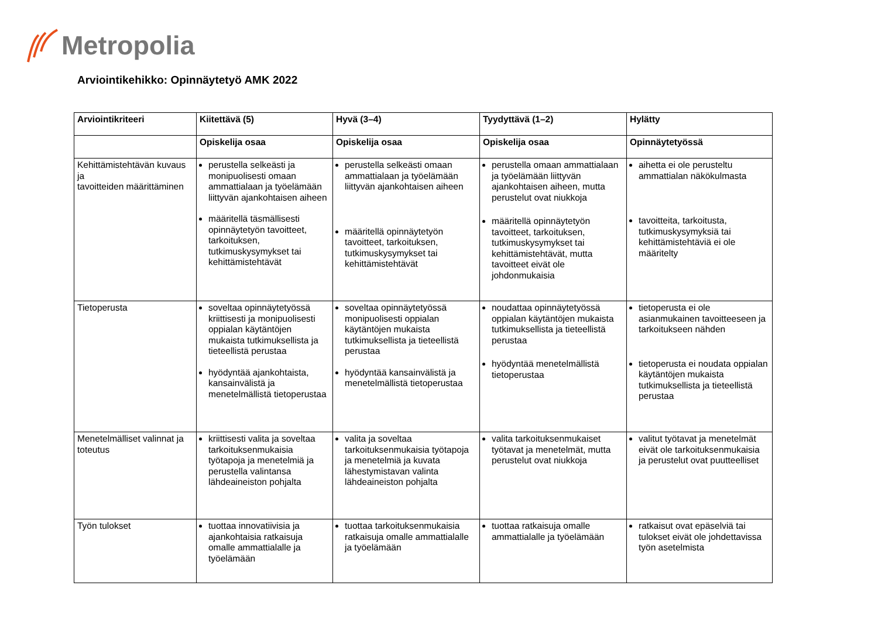Metropolia
Arviointikehikko: Opinnäytetyö AMK 2022
| Arviointikriteeri | Kiitettävä (5) | Hyvä (3–4) | Tyydyttävä (1–2) | Hylätty |
| --- | --- | --- | --- | --- |
| | Opiskelija osaa | Opiskelija osaa | Opiskelija osaa | Opinnäytetyössä |
| Kehittämistehtävän kuvaus ja tavoitteiden määrittäminen | perustella selkeästi ja monipuolisesti omaan ammattialaan ja työelämään liittyvän ajankohtaisen aiheen määritellä täsmällisesti opinnäytetyön tavoitteet, tarkoituksen, tutkimuskysymykset tai kehittämistehtävät | perustella selkeästi omaan ammattialaan ja työelämään liittyvän ajankohtaisen aiheen määritellä opinnäytetyön tavoitteet, tarkoituksen, tutkimuskysymykset tai kehittämistehtävät | perustella omaan ammattialaan ja työelämään liittyvän ajankohtaisen aiheen, mutta perustelut ovat niukkoja määritellä opinnäytetyön tavoitteet, tarkoituksen, tutkimuskysymykset tai kehittämistehtävät, mutta tavoitteet eivät ole johdonmukaisia | aihetta ei ole perusteltu ammattialan näkökulmasta tavoitteita, tarkoitusta, tutkimuskysymyksiä tai kehittämistehtäviä ei ole määritelty |
| Tietoperusta | soveltaa opinnäytetyössä kriittisesti ja monipuolisesti oppialan käytäntöjen mukaista tutkimuksellista ja tieteellistä perustaa hyödyntää ajankohtaista, kansainvälistä ja menetelmällistä tietoperustaa | soveltaa opinnäytetyössä monipuolisesti oppialan käytäntöjen mukaista tutkimuksellista ja tieteellistä perustaa hyödyntää kansainvälistä ja menetelmällistä tietoperustaa | noudattaa opinnäytetyössä oppialan käytäntöjen mukaista tutkimuksellista ja tieteellistä perustaa hyödyntää menetelmällistä tietoperustaa | tietoperusta ei ole asianmukainen tavoitteeseen ja tarkoitukseen nähden tietoperusta ei noudata oppialan käytäntöjen mukaista tutkimuksellista ja tieteellistä perustaa |
| Menetelmälliset valinnat ja toteutus | kriittisesti valita ja soveltaa tarkoituksenmukaisia työtapoja ja menetelmiä ja perustella valintansa lähdeaineiston pohjalta | valita ja soveltaa tarkoituksenmukaisia työtapoja ja menetelmiä ja kuvata lähestymistavan valinta lähdeaineiston pohjalta | valita tarkoituksenmukaiset työtavat ja menetelmät, mutta perustelut ovat niukkoja | valitut työtavat ja menetelmät eivät ole tarkoituksenmukaisia ja perustelut ovat puutteelliset |
| Työn tulokset | tuottaa innovatiivisia ja ajankohtaisia ratkaisuja omalle ammattialalle ja työelämään | tuottaa tarkoituksenmukaisia ratkaisuja omalle ammattialalle ja työelämään | tuottaa ratkaisuja omalle ammattialalle ja työelämään | ratkaisut ovat epäselviä tai tulokset eivät ole johdettavissa työn asetelmista |